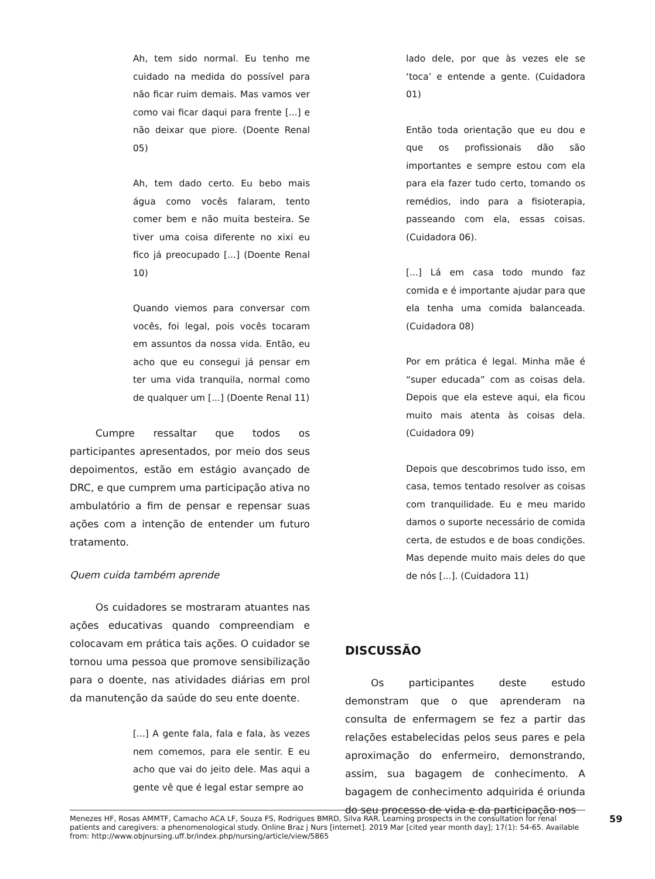Ah, tem sido normal. Eu tenho me cuidado na medida do possível para não ficar ruim demais. Mas vamos ver como vai ficar daqui para frente [...] e não deixar que piore. (Doente Renal 05)
Ah, tem dado certo. Eu bebo mais água como vocês falaram, tento comer bem e não muita besteira. Se tiver uma coisa diferente no xixi eu fico já preocupado [...] (Doente Renal 10)
Quando viemos para conversar com vocês, foi legal, pois vocês tocaram em assuntos da nossa vida. Então, eu acho que eu consegui já pensar em ter uma vida tranquila, normal como de qualquer um [...] (Doente Renal 11)
Cumpre ressaltar que todos os participantes apresentados, por meio dos seus depoimentos, estão em estágio avançado de DRC, e que cumprem uma participação ativa no ambulatório a fim de pensar e repensar suas ações com a intenção de entender um futuro tratamento.
Quem cuida também aprende
Os cuidadores se mostraram atuantes nas ações educativas quando compreendiam e colocavam em prática tais ações. O cuidador se tornou uma pessoa que promove sensibilização para o doente, nas atividades diárias em prol da manutenção da saúde do seu ente doente.
[...] A gente fala, fala e fala, às vezes nem comemos, para ele sentir. E eu acho que vai do jeito dele. Mas aqui a gente vê que é legal estar sempre ao
lado dele, por que às vezes ele se ‘toca’ e entende a gente. (Cuidadora 01)
Então toda orientação que eu dou e que os profissionais dão são importantes e sempre estou com ela para ela fazer tudo certo, tomando os remédios, indo para a fisioterapia, passeando com ela, essas coisas. (Cuidadora 06).
[...] Lá em casa todo mundo faz comida e é importante ajudar para que ela tenha uma comida balanceada. (Cuidadora 08)
Por em prática é legal. Minha mãe é “super educada” com as coisas dela. Depois que ela esteve aqui, ela ficou muito mais atenta às coisas dela. (Cuidadora 09)
Depois que descobrimos tudo isso, em casa, temos tentado resolver as coisas com tranquilidade. Eu e meu marido damos o suporte necessário de comida certa, de estudos e de boas condições. Mas depende muito mais deles do que de nós [...]. (Cuidadora 11)
DISCUSSÃO
Os participantes deste estudo demonstram que o que aprenderam na consulta de enfermagem se fez a partir das relações estabelecidas pelos seus pares e pela aproximação do enfermeiro, demonstrando, assim, sua bagagem de conhecimento. A bagagem de conhecimento adquirida é oriunda do seu processo de vida e da participação nos
Menezes HF, Rosas AMMTF, Camacho ACA LF, Souza FS, Rodrigues BMRD, Silva RAR. Learning prospects in the consultation for renal patients and caregivers: a phenomenological study. Online Braz j Nurs [internet]. 2019 Mar [cited year month day]; 17(1): 54-65. Available from: http://www.objnursing.uff.br/index.php/nursing/article/view/5865
59